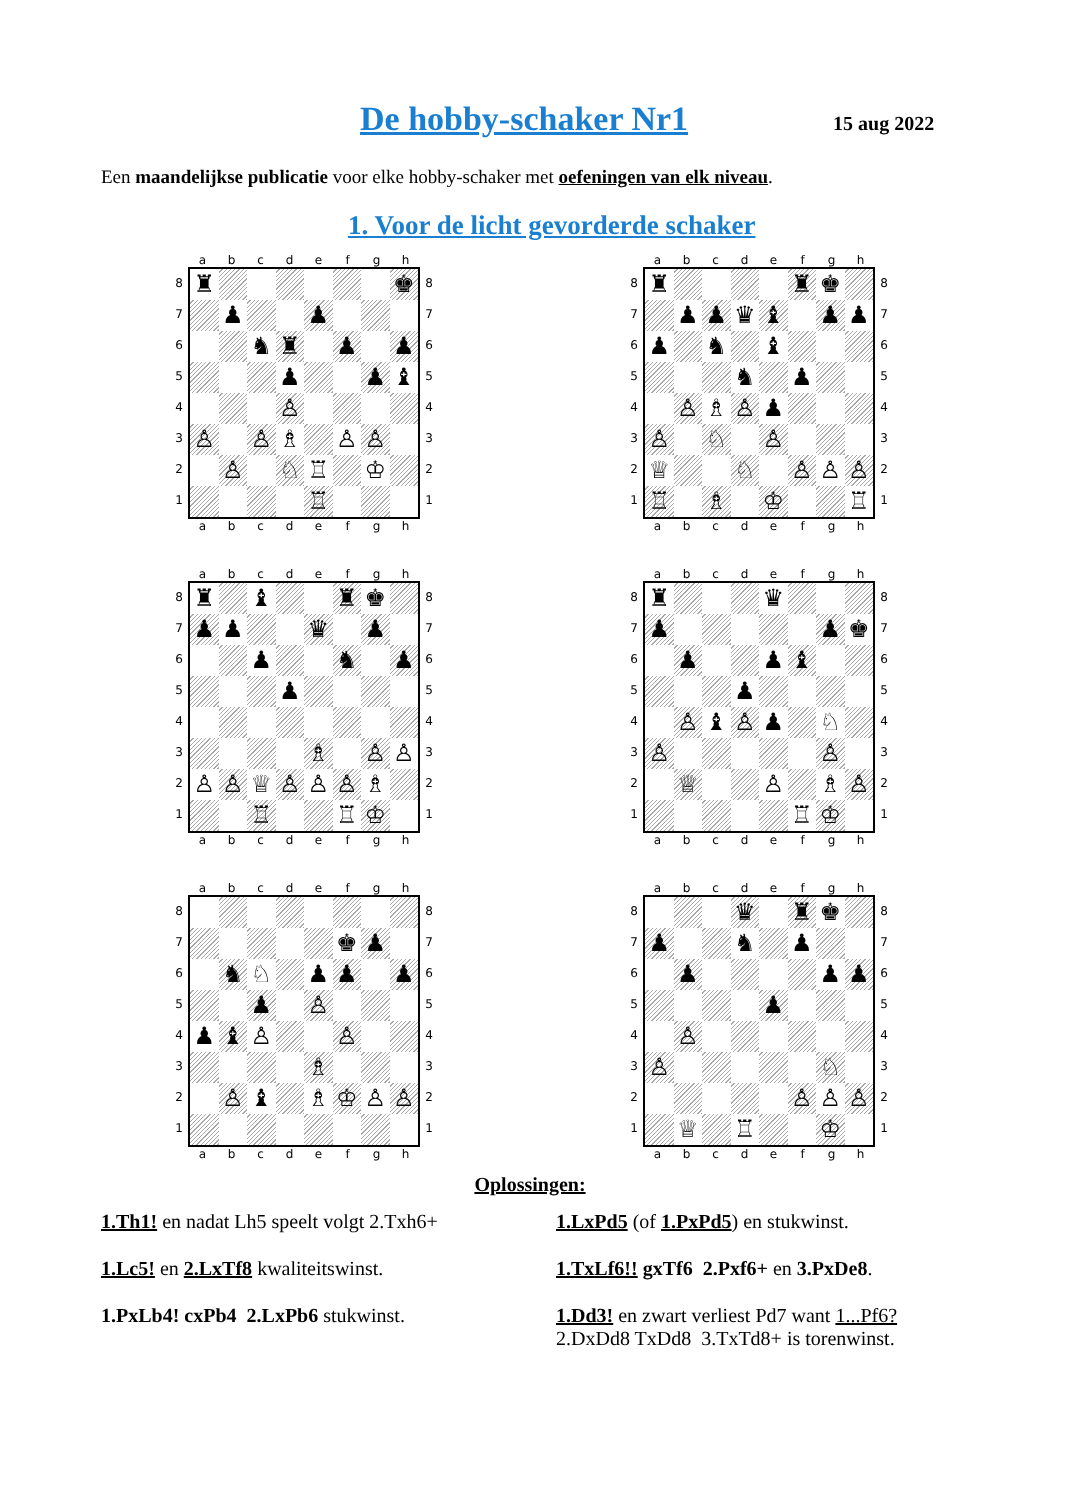De hobby-schaker Nr1 15 aug 2022
Een maandelijkse publicatie voor elke hobby-schaker met oefeningen van elk niveau.
1. Voor de licht gevorderde schaker
abcdefgh
8
7
6
5
4
3
2
1
♜ ♚
♟ ♟
♞ ♜ ♟ ♟
♟ ♟ ♝
♙
♙ ♙ ♗ ♙ ♙
♙ ♘ ♖ ♔
♖
8
7
6
5
4
3
2
1
abcdefgh
abcdefgh
8
7
6
5
4
3
2
1
♜ ♜ ♚
♟ ♟ ♛ ♝ ♟ ♟
♟ ♞ ♝
♞ ♟
♙ ♗ ♙ ♟
♙ ♘ ♙
♕ ♘ ♙ ♙ ♙
♖ ♗ ♔ ♖
8
7
6
5
4
3
2
1
abcdefgh
abcdefgh
8
7
6
5
4
3
2
1
♜ ♝ ♜ ♚
♟ ♟ ♛ ♟
♟ ♞ ♟
♟
♗ ♙ ♙
♙ ♙ ♕ ♙ ♙ ♙ ♗
♖ ♖ ♔
8
7
6
5
4
3
2
1
abcdefgh
abcdefgh
8
7
6
5
4
3
2
1
♜ ♛
♟ ♟ ♚
♟ ♟ ♝
♟
♙ ♝ ♙ ♟ ♘
♙ ♙
♕ ♙ ♗ ♙
♖ ♔
8
7
6
5
4
3
2
1
abcdefgh
abcdefgh
8
7
6
5
4
3
2
1
♚ ♟
♞ ♘ ♟ ♟ ♟
♟ ♙
♟ ♝ ♙ ♙
♗
♙ ♝ ♗ ♔ ♙ ♙
8
7
6
5
4
3
2
1
abcdefgh
abcdefgh
8
7
6
5
4
3
2
1
♛ ♜ ♚
♟ ♞ ♟
♟ ♟ ♟
♟
♙
♙ ♘
♙ ♙ ♙
♕ ♖ ♔
8
7
6
5
4
3
2
1
abcdefgh
Oplossingen:
1.Th1! en nadat Lh5 speelt volgt 2.Txh6+
1.LxPd5 (of 1.PxPd5) en stukwinst.
1.Lc5! en 2.LxTf8 kwaliteitswinst.
1.TxLf6!! gxTf6 2.Pxf6+ en 3.PxDe8.
1.PxLb4! cxPb4 2.LxPb6 stukwinst.
1.Dd3! en zwart verliest Pd7 want 1...Pf6?
2.DxDd8 TxDd8 3.TxTd8+ is torenwinst.